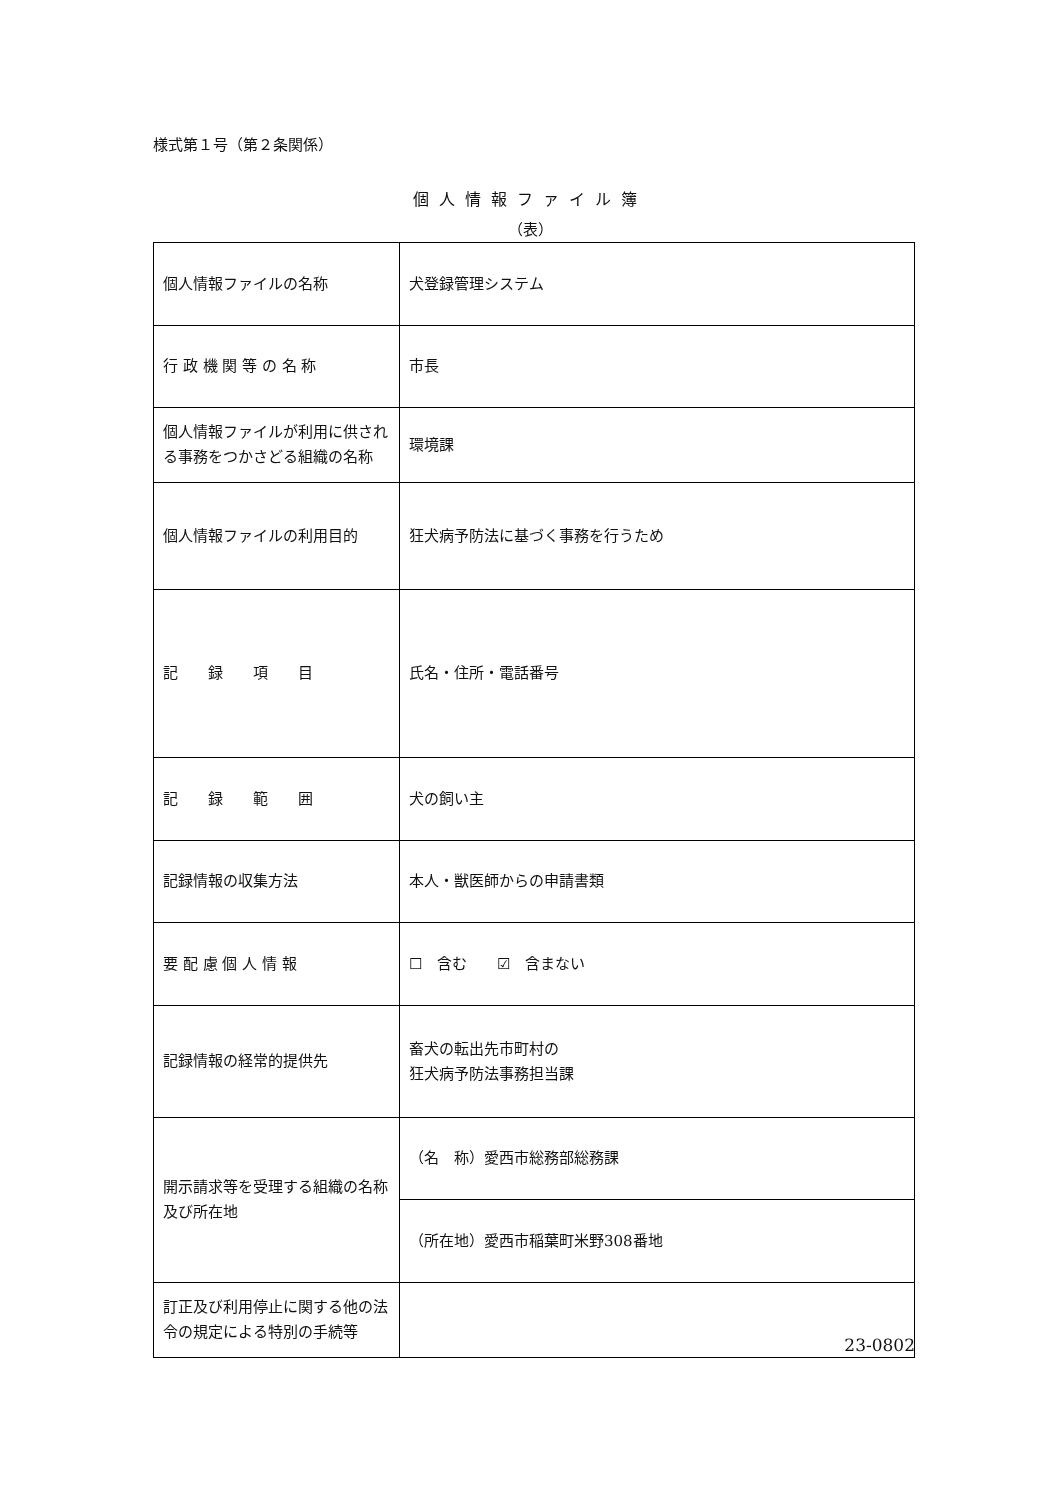様式第１号（第２条関係）
個人情報ファイル簿
（表）
| 個人情報ファイルの名称 | 犬登録管理システム |
| 行 政 機 関 等 の 名 称 | 市長 |
| 個人情報ファイルが利用に供される事務をつかさどる組織の名称 | 環境課 |
| 個人情報ファイルの利用目的 | 狂犬病予防法に基づく事務を行うため |
| 記 録 項 目 | 氏名・住所・電話番号 |
| 記 録 範 囲 | 犬の飼い主 |
| 記録情報の収集方法 | 本人・獣医師からの申請書類 |
| 要 配 慮 個 人 情 報 | ☐ 含む ☑ 含まない |
| 記録情報の経常的提供先 | 畜犬の転出先市町村の 狂犬病予防法事務担当課 |
| 開示請求等を受理する組織の名称及び所在地 | （名 称）愛西市総務部総務課 |
| | （所在地）愛西市稲葉町米野308番地 |
| 訂正及び利用停止に関する他の法令の規定による特別の手続等 | |
23-0802